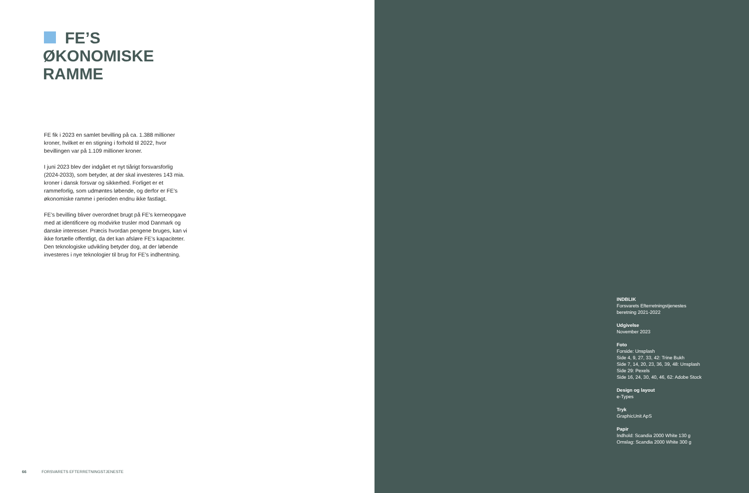FE’S
ØKONOMISKE
RAMME
FE fik i 2023 en samlet bevilling på ca. 1.388 millioner kroner, hvilket er en stigning i forhold til 2022, hvor bevillingen var på 1.109 millioner kroner.
I juni 2023 blev der indgået et nyt tiårigt forsvarsforlig (2024-2033), som betyder, at der skal investeres 143 mia. kroner i dansk forsvar og sikkerhed. Forliget er et rammeforlig, som udmøntes løbende, og derfor er FE’s økonomiske ramme i perioden endnu ikke fastlagt.
FE’s bevilling bliver overordnet brugt på FE’s kerneopgave med at identificere og modvirke trusler mod Danmark og danske interesser. Præcis hvordan pengene bruges, kan vi ikke fortælle offentligt, da det kan afsløre FE’s kapaciteter. Den teknologiske udvikling betyder dog, at der løbende investeres i nye teknologier til brug for FE’s indhentning.
66 FORSVARETS EFTERRETNINGSTJENESTE
INDBLIK
Forsvarets Efterretningstjenestes
beretning 2021-2022
Udgivelse
November 2023
Foto
Forside: Unsplash
Side 4, 9, 27, 33, 42: Trine Bukh
Side 7, 14, 20, 23, 36, 39, 48: Unsplash
Side 29: Pexels
Side 16, 24, 30, 40, 46, 62: Adobe Stock
Design og layout
e-Types
Tryk
GraphicUnit ApS
Papir
Indhold: Scandia 2000 White 130 g
Omslag: Scandia 2000 White 300 g